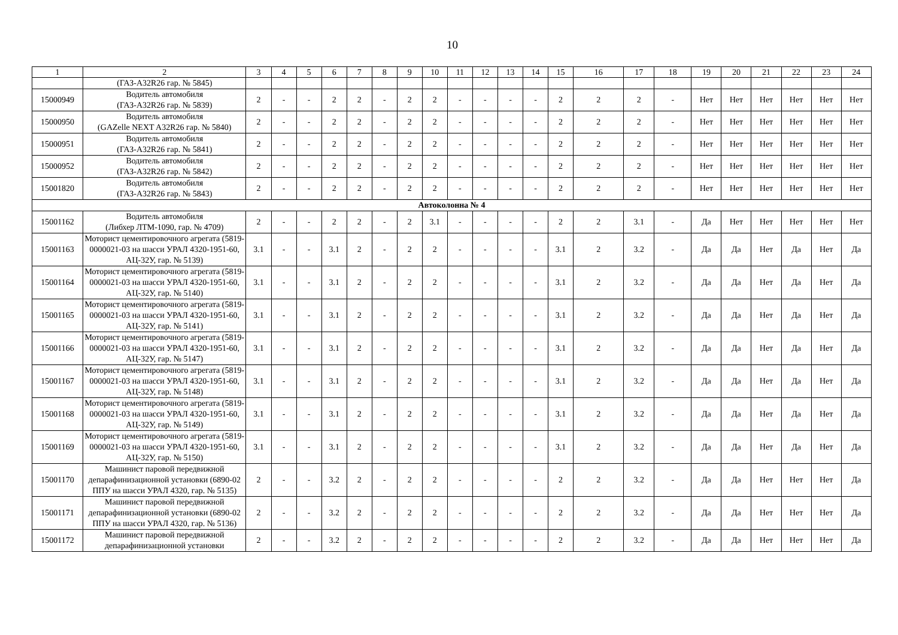10
| 1 | 2 | 3 | 4 | 5 | 6 | 7 | 8 | 9 | 10 | 11 | 12 | 13 | 14 | 15 | 16 | 17 | 18 | 19 | 20 | 21 | 22 | 23 | 24 |
| --- | --- | --- | --- | --- | --- | --- | --- | --- | --- | --- | --- | --- | --- | --- | --- | --- | --- | --- | --- | --- | --- | --- | --- |
| | (ГАЗ-А32R26 гар. № 5845) | | | | | | | | | | | | | | | | | | | | | | |
| 15000949 | Водитель автомобиля (ГАЗ-А32R26 гар. № 5839) | 2 | - | - | 2 | 2 | - | 2 | 2 | - | - | - | - | 2 | 2 | 2 | - | Нет | Нет | Нет | Нет | Нет | Нет |
| 15000950 | Водитель автомобиля (GAZelle NEXT A32R26 гар. № 5840) | 2 | - | - | 2 | 2 | - | 2 | 2 | - | - | - | - | 2 | 2 | 2 | - | Нет | Нет | Нет | Нет | Нет | Нет |
| 15000951 | Водитель автомобиля (ГАЗ-А32R26 гар. № 5841) | 2 | - | - | 2 | 2 | - | 2 | 2 | - | - | - | - | 2 | 2 | 2 | - | Нет | Нет | Нет | Нет | Нет | Нет |
| 15000952 | Водитель автомобиля (ГАЗ-А32R26 гар. № 5842) | 2 | - | - | 2 | 2 | - | 2 | 2 | - | - | - | - | 2 | 2 | 2 | - | Нет | Нет | Нет | Нет | Нет | Нет |
| 15001820 | Водитель автомобиля (ГАЗ-А32R26 гар. № 5843) | 2 | - | - | 2 | 2 | - | 2 | 2 | - | - | - | - | 2 | 2 | 2 | - | Нет | Нет | Нет | Нет | Нет | Нет |
| Автоколонна № 4 | | | | | | | | | | | | | | | | | | | | | | | |
| 15001162 | Водитель автомобиля (Либхер ЛТМ-1090, гар. № 4709) | 2 | - | - | 2 | 2 | - | 2 | 3.1 | - | - | - | - | 2 | 2 | 3.1 | - | Да | Нет | Нет | Нет | Нет | Нет |
| 15001163 | Моторист цементировочного агрегата (5819-0000021-03 на шасси УРАЛ 4320-1951-60, АЦ-32У, гар. № 5139) | 3.1 | - | - | 3.1 | 2 | - | 2 | 2 | - | - | - | - | 3.1 | 2 | 3.2 | - | Да | Да | Нет | Да | Нет | Да |
| 15001164 | Моторист цементировочного агрегата (5819-0000021-03 на шасси УРАЛ 4320-1951-60, АЦ-32У, гар. № 5140) | 3.1 | - | - | 3.1 | 2 | - | 2 | 2 | - | - | - | - | 3.1 | 2 | 3.2 | - | Да | Да | Нет | Да | Нет | Да |
| 15001165 | Моторист цементировочного агрегата (5819-0000021-03 на шасси УРАЛ 4320-1951-60, АЦ-32У, гар. № 5141) | 3.1 | - | - | 3.1 | 2 | - | 2 | 2 | - | - | - | - | 3.1 | 2 | 3.2 | - | Да | Да | Нет | Да | Нет | Да |
| 15001166 | Моторист цементировочного агрегата (5819-0000021-03 на шасси УРАЛ 4320-1951-60, АЦ-32У, гар. № 5147) | 3.1 | - | - | 3.1 | 2 | - | 2 | 2 | - | - | - | - | 3.1 | 2 | 3.2 | - | Да | Да | Нет | Да | Нет | Да |
| 15001167 | Моторист цементировочного агрегата (5819-0000021-03 на шасси УРАЛ 4320-1951-60, АЦ-32У, гар. № 5148) | 3.1 | - | - | 3.1 | 2 | - | 2 | 2 | - | - | - | - | 3.1 | 2 | 3.2 | - | Да | Да | Нет | Да | Нет | Да |
| 15001168 | Моторист цементировочного агрегата (5819-0000021-03 на шасси УРАЛ 4320-1951-60, АЦ-32У, гар. № 5149) | 3.1 | - | - | 3.1 | 2 | - | 2 | 2 | - | - | - | - | 3.1 | 2 | 3.2 | - | Да | Да | Нет | Да | Нет | Да |
| 15001169 | Моторист цементировочного агрегата (5819-0000021-03 на шасси УРАЛ 4320-1951-60, АЦ-32У, гар. № 5150) | 3.1 | - | - | 3.1 | 2 | - | 2 | 2 | - | - | - | - | 3.1 | 2 | 3.2 | - | Да | Да | Нет | Да | Нет | Да |
| 15001170 | Машинист паровой передвижной депарафинизационной установки (6890-02 ППУ на шасси УРАЛ 4320, гар. № 5135) | 2 | - | - | 3.2 | 2 | - | 2 | 2 | - | - | - | - | 2 | 2 | 3.2 | - | Да | Да | Нет | Нет | Нет | Да |
| 15001171 | Машинист паровой передвижной депарафинизационной установки (6890-02 ППУ на шасси УРАЛ 4320, гар. № 5136) | 2 | - | - | 3.2 | 2 | - | 2 | 2 | - | - | - | - | 2 | 2 | 3.2 | - | Да | Да | Нет | Нет | Нет | Да |
| 15001172 | Машинист паровой передвижной депарафинизационной установки | 2 | - | - | 3.2 | 2 | - | 2 | 2 | - | - | - | - | 2 | 2 | 3.2 | - | Да | Да | Нет | Нет | Нет | Да |